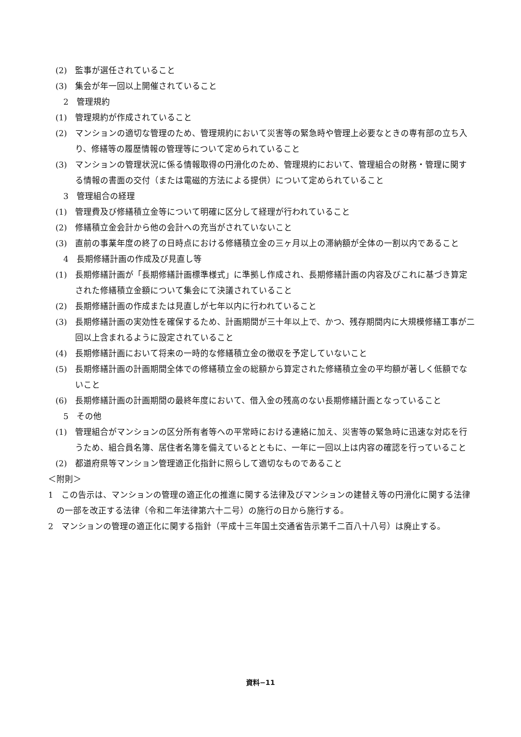(2)　監事が選任されていること
(3)　集会が年一回以上開催されていること
2　管理規約
(1)　管理規約が作成されていること
(2)　マンションの適切な管理のため、管理規約において災害等の緊急時や管理上必要なときの専有部の立ち入り、修繕等の履歴情報の管理等について定められていること
(3)　マンションの管理状況に係る情報取得の円滑化のため、管理規約において、管理組合の財務・管理に関する情報の書面の交付（または電磁的方法による提供）について定められていること
3　管理組合の経理
(1)　管理費及び修繕積立金等について明確に区分して経理が行われていること
(2)　修繕積立金会計から他の会計への充当がされていないこと
(3)　直前の事業年度の終了の日時点における修繕積立金の三ヶ月以上の滞納額が全体の一割以内であること
4　長期修繕計画の作成及び見直し等
(1)　長期修繕計画が「長期修繕計画標準様式」に準拠し作成され、長期修繕計画の内容及びこれに基づき算定された修繕積立金額について集会にて決議されていること
(2)　長期修繕計画の作成または見直しが七年以内に行われていること
(3)　長期修繕計画の実効性を確保するため、計画期間が三十年以上で、かつ、残存期間内に大規模修繕工事が二回以上含まれるように設定されていること
(4)　長期修繕計画において将来の一時的な修繕積立金の徴収を予定していないこと
(5)　長期修繕計画の計画期間全体での修繕積立金の総額から算定された修繕積立金の平均額が著しく低額でないこと
(6)　長期修繕計画の計画期間の最終年度において、借入金の残高のない長期修繕計画となっていること
5　その他
(1)　管理組合がマンションの区分所有者等への平常時における連絡に加え、災害等の緊急時に迅速な対応を行うため、組合員名簿、居住者名簿を備えているとともに、一年に一回以上は内容の確認を行っていること
(2)　都道府県等マンション管理適正化指針に照らして適切なものであること
＜附則＞
1　この告示は、マンションの管理の適正化の推進に関する法律及びマンションの建替え等の円滑化に関する法律の一部を改正する法律（令和二年法律第六十二号）の施行の日から施行する。
2　マンションの管理の適正化に関する指針（平成十三年国土交通省告示第千二百八十八号）は廃止する。
資料−11